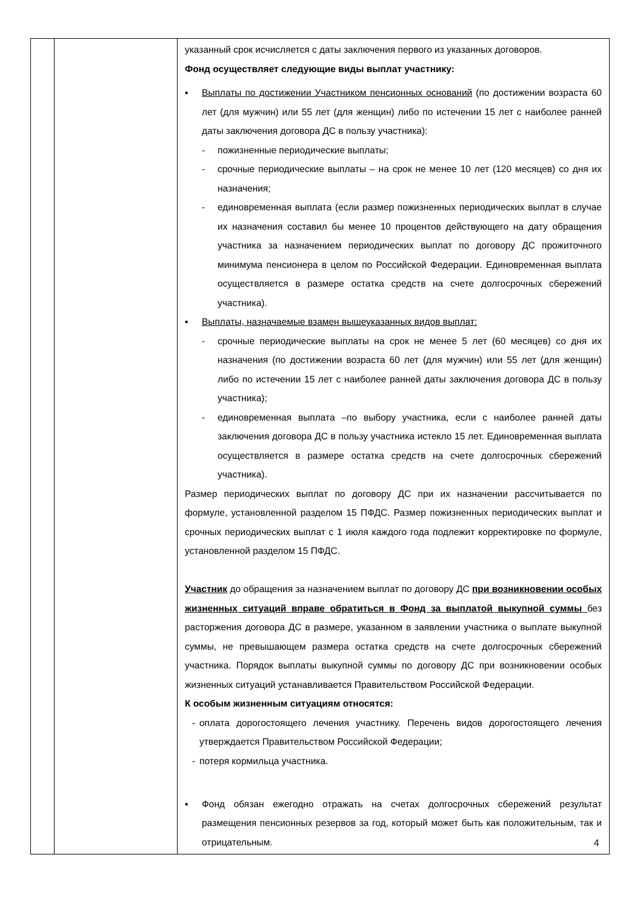| | | указанный срок исчисляется с даты заключения первого из указанных договоров. Фонд осуществляет следующие виды выплат участнику: ▪ Выплаты по достижении Участником пенсионных оснований (по достижении возраста 60 лет (для мужчин) или 55 лет (для женщин) либо по истечении 15 лет с наиболее ранней даты заключения договора ДС в пользу участника): - пожизненные периодические выплаты; - срочные периодические выплаты – на срок не менее 10 лет (120 месяцев) со дня их назначения; - единовременная выплата (если размер пожизненных периодических выплат в случае их назначения составил бы менее 10 процентов действующего на дату обращения участника за назначением периодических выплат по договору ДС прожиточного минимума пенсионера в целом по Российской Федерации. Единовременная выплата осуществляется в размере остатка средств на счете долгосрочных сбережений участника). ▪ Выплаты, назначаемые взамен вышеуказанных видов выплат: - срочные периодические выплаты на срок не менее 5 лет (60 месяцев) со дня их назначения (по достижении возраста 60 лет (для мужчин) или 55 лет (для женщин) либо по истечении 15 лет с наиболее ранней даты заключения договора ДС в пользу участника); - единовременная выплата –по выбору участника, если с наиболее ранней даты заключения договора ДС в пользу участника истекло 15 лет. Единовременная выплата осуществляется в размере остатка средств на счете долгосрочных сбережений участника). Размер периодических выплат по договору ДС при их назначении рассчитывается по формуле, установленной разделом 15 ПФДС. Размер пожизненных периодических выплат и срочных периодических выплат с 1 июля каждого года подлежит корректировке по формуле, установленной разделом 15 ПФДС. Участник до обращения за назначением выплат по договору ДС при возникновении особых жизненных ситуаций вправе обратиться в Фонд за выплатой выкупной суммы без расторжения договора ДС в размере, указанном в заявлении участника о выплате выкупной суммы, не превышающем размера остатка средств на счете долгосрочных сбережений участника. Порядок выплаты выкупной суммы по договору ДС при возникновении особых жизненных ситуаций устанавливается Правительством Российской Федерации. К особым жизненным ситуациям относятся: - оплата дорогостоящего лечения участнику. Перечень видов дорогостоящего лечения утверждается Правительством Российской Федерации; - потеря кормильца участника. ▪ Фонд обязан ежегодно отражать на счетах долгосрочных сбережений результат размещения пенсионных резервов за год, который может быть как положительным, так и отрицательным. |
4